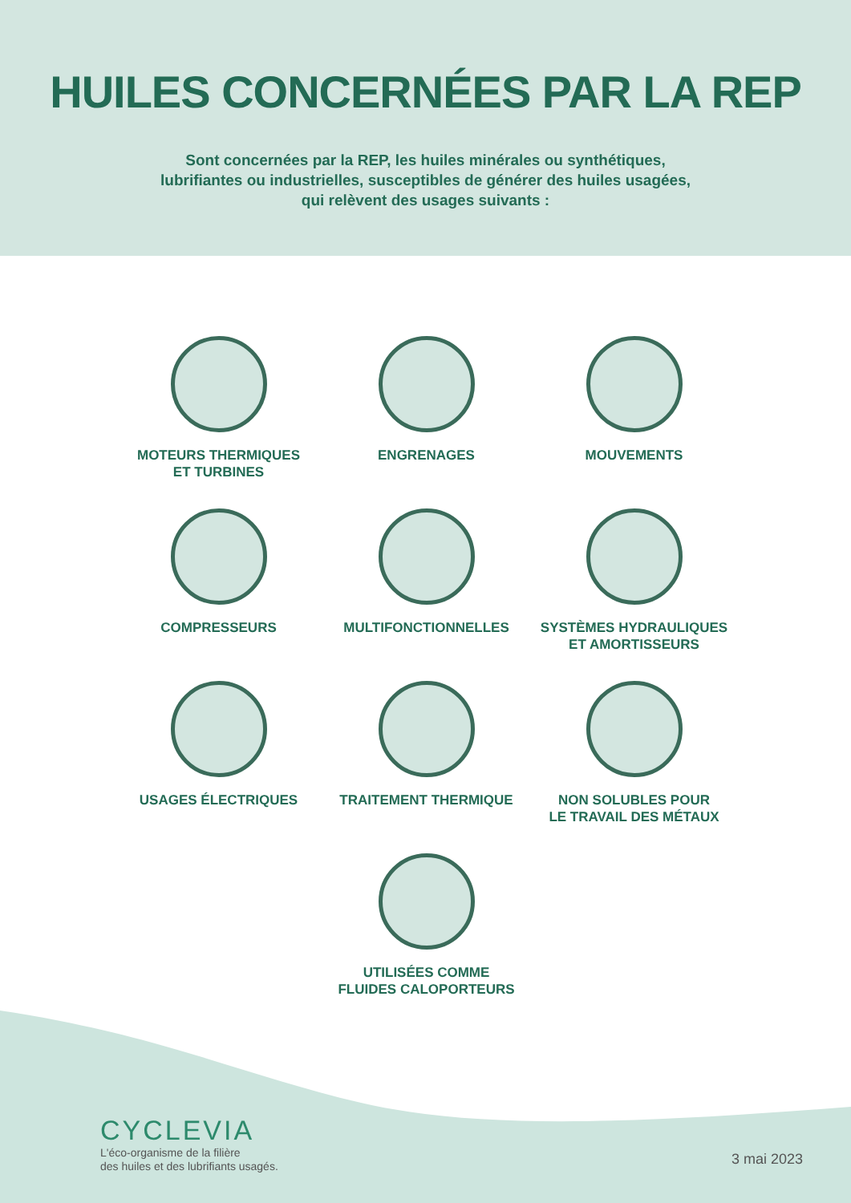HUILES CONCERNÉES PAR LA REP
Sont concernées par la REP, les huiles minérales ou synthétiques,
lubrifiantes ou industrielles, susceptibles de générer des huiles usagées,
qui relèvent des usages suivants :
MOTEURS THERMIQUES
ET TURBINES
ENGRENAGES
MOUVEMENTS
COMPRESSEURS
MULTIFONCTIONNELLES
SYSTÈMES HYDRAULIQUES
ET AMORTISSEURS
USAGES ÉLECTRIQUES
TRAITEMENT THERMIQUE
NON SOLUBLES POUR
LE TRAVAIL DES MÉTAUX
UTILISÉES COMME
FLUIDES CALOPORTEURS
CYCLEVIA
L'éco-organisme de la filière
des huiles et des lubrifiants usagés.
3 mai 2023